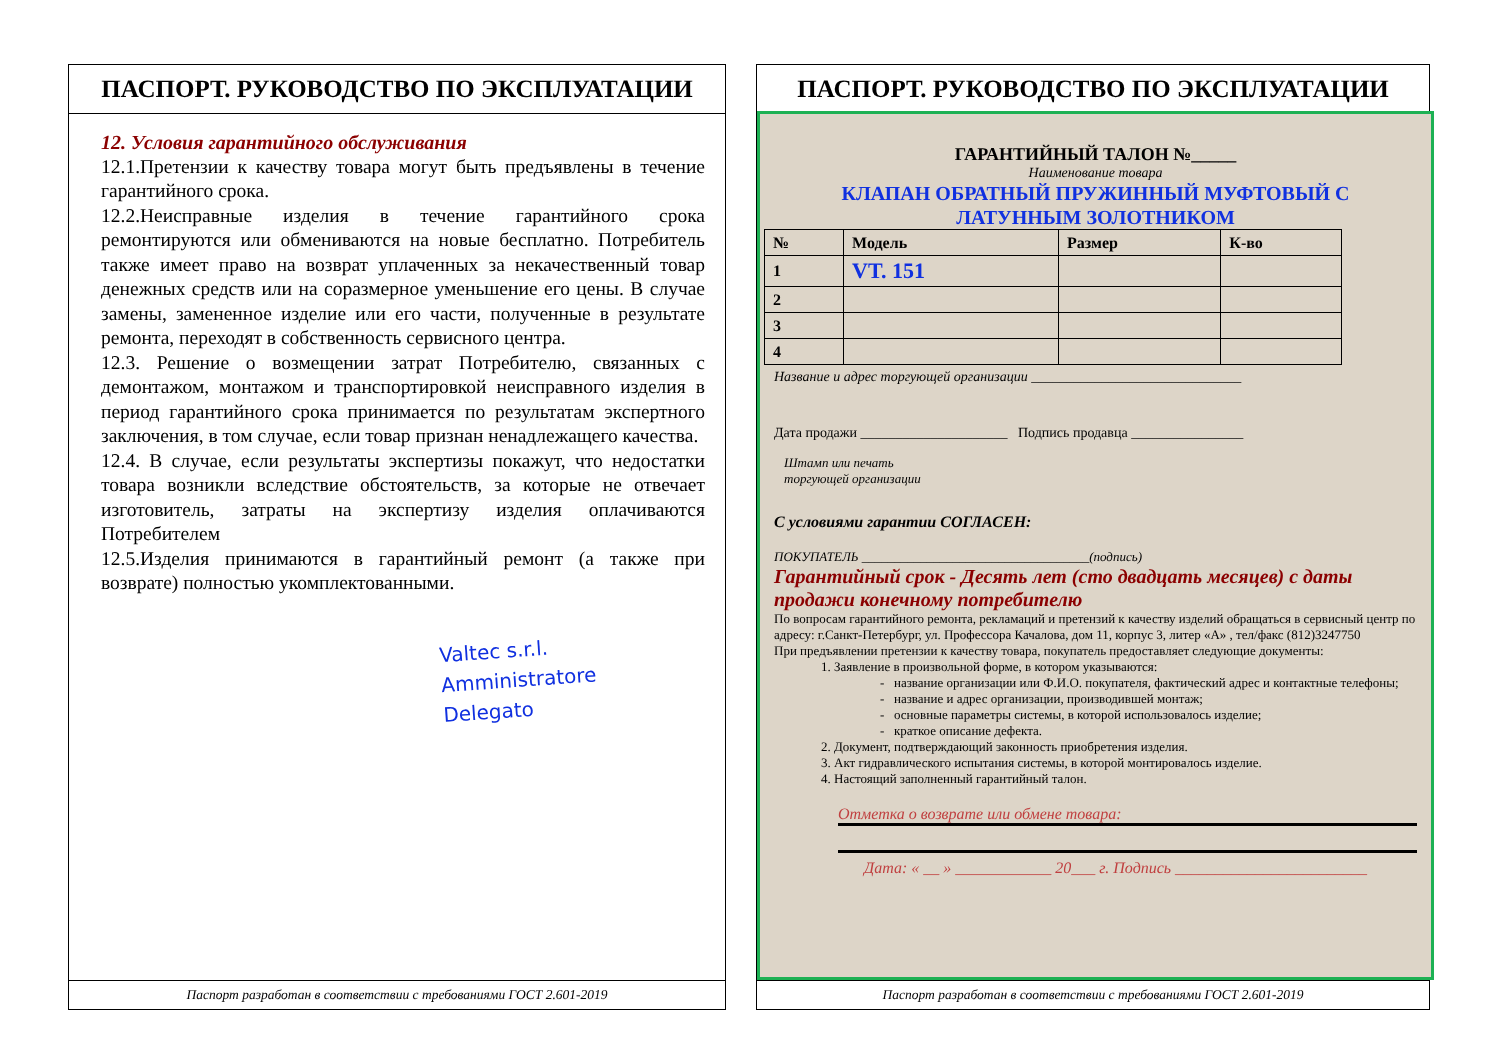ПАСПОРТ. РУКОВОДСТВО ПО ЭКСПЛУАТАЦИИ
12. Условия гарантийного обслуживания
12.1.Претензии к качеству товара могут быть предъявлены в течение гарантийного срока.
12.2.Неисправные изделия в течение гарантийного срока ремонтируются или обмениваются на новые бесплатно. Потребитель также имеет право на возврат уплаченных за некачественный товар денежных средств или на соразмерное уменьшение его цены. В случае замены, замененное изделие или его части, полученные в результате ремонта, переходят в собственность сервисного центра.
12.3. Решение о возмещении затрат Потребителю, связанных с демонтажом, монтажом и транспортировкой неисправного изделия в период гарантийного срока принимается по результатам экспертного заключения, в том случае, если товар признан ненадлежащего качества.
12.4. В случае, если результаты экспертизы покажут, что недостатки товара возникли вследствие обстоятельств, за которые не отвечает изготовитель, затраты на экспертизу изделия оплачиваются Потребителем
12.5.Изделия принимаются в гарантийный ремонт (а также при возврате) полностью укомплектованными.
Valtec s.r.l.
Amministratore
Delegato
Паспорт разработан в соответствии с требованиями ГОСТ 2.601-2019
ПАСПОРТ. РУКОВОДСТВО ПО ЭКСПЛУАТАЦИИ
ГАРАНТИЙНЫЙ ТАЛОН №_____
Наименование товара
КЛАПАН ОБРАТНЫЙ ПРУЖИННЫЙ МУФТОВЫЙ С
ЛАТУННЫМ ЗОЛОТНИКОМ
| № | Модель | Размер | К-во |
| --- | --- | --- | --- |
| 1 | VT. 151 | | |
| 2 | | | |
| 3 | | | |
| 4 | | | |
Название и адрес торгующей организации ______________________________
Дата продажи _____________________ Подпись продавца ________________
Штамп или печать
торгующей организации
С условиями гарантии СОГЛАСЕН:
ПОКУПАТЕЛЬ ___________________________________(подпись)
Гарантийный срок - Десять лет (сто двадцать месяцев) с даты продажи конечному потребителю
По вопросам гарантийного ремонта, рекламаций и претензий к качеству изделий обращаться в сервисный центр по адресу: г.Санкт-Петербург, ул. Профессора Качалова, дом 11, корпус 3, литер «А» , тел/факс (812)3247750
При предъявлении претензии к качеству товара, покупатель предоставляет следующие документы:
1. Заявление в произвольной форме, в котором указываются:
название организации или Ф.И.О. покупателя, фактический адрес и контактные телефоны;
название и адрес организации, производившей монтаж;
основные параметры системы, в которой использовалось изделие;
краткое описание дефекта.
2. Документ, подтверждающий законность приобретения изделия.
3. Акт гидравлического испытания системы, в которой монтировалось изделие.
4. Настоящий заполненный гарантийный талон.
Отметка о возврате или обмене товара:
Дата: « __ » ____________ 20___ г. Подпись ________________________
Паспорт разработан в соответствии с требованиями ГОСТ 2.601-2019